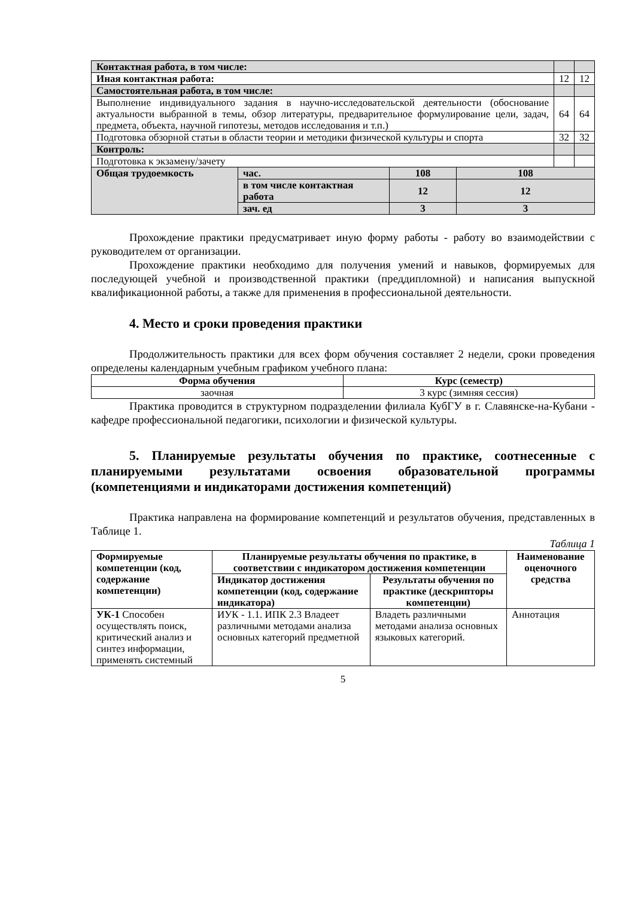| Контактная работа, в том числе: | | |
| Иная контактная работа: | 12 | 12 |
| Самостоятельная работа, в том числе: | | |
| Выполнение индивидуального задания в научно-исследовательской деятельности (обоснование актуальности выбранной в темы, обзор литературы, предварительное формулирование цели, задач, предмета, объекта, научной гипотезы, методов исследования и т.п.) | 64 | 64 |
| Подготовка обзорной статьи в области теории и методики физической культуры и спорта | 32 | 32 |
| Контроль: | | |
| Подготовка к экзамену/зачету | | |
| Общая трудоемкость | час. | 108 | 108 |
| | в том числе контактная работа | 12 | 12 |
| | зач. ед | 3 | 3 |
Прохождение практики предусматривает иную форму работы - работу во взаимодействии с руководителем от организации.
Прохождение практики необходимо для получения умений и навыков, формируемых для последующей учебной и производственной практики (преддипломной) и написания выпускной квалификационной работы, а также для применения в профессиональной деятельности.
4. Место и сроки проведения практики
Продолжительность практики для всех форм обучения составляет 2 недели, сроки проведения определены календарным учебным графиком учебного плана:
| Форма обучения | Курс (семестр) |
| --- | --- |
| заочная | 3 курс (зимняя сессия) |
Практика проводится в структурном подразделении филиала КубГУ в г. Славянске-на-Кубани - кафедре профессиональной педагогики, психологии и физической культуры.
5. Планируемые результаты обучения по практике, соотнесенные с планируемыми результатами освоения образовательной программы (компетенциями и индикаторами достижения компетенций)
Практика направлена на формирование компетенций и результатов обучения, представленных в Таблице 1.
Таблица 1
| Формируемые компетенции (код, содержание компетенции) | Планируемые результаты обучения по практике, в соответствии с индикатором достижения компетенции | | Наименование оценочного средства |
| --- | --- | --- | --- |
| | Индикатор достижения компетенции (код, содержание индикатора) | Результаты обучения по практике (дескрипторы компетенции) | |
| УК-1 Способен осуществлять поиск, критический анализ и синтез информации, применять системный | ИУК - 1.1. ИПК 2.3 Владеет различными методами анализа основных категорий предметной | Владеть различными методами анализа основных языковых категорий. | Аннотация |
5